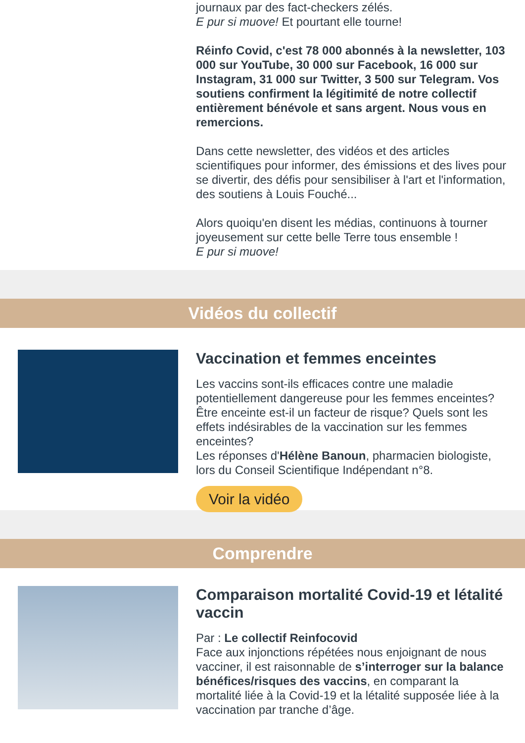journaux par des fact-checkers zélés.
E pur si muove! Et pourtant elle tourne!
Réinfo Covid, c'est 78 000 abonnés à la newsletter, 103 000 sur YouTube, 30 000 sur Facebook, 16 000 sur Instagram, 31 000 sur Twitter, 3 500 sur Telegram. Vos soutiens confirment la légitimité de notre collectif entièrement bénévole et sans argent. Nous vous en remercions.
Dans cette newsletter, des vidéos et des articles scientifiques pour informer, des émissions et des lives pour se divertir, des défis pour sensibiliser à l'art et l'information, des soutiens à Louis Fouché...
Alors quoiqu'en disent les médias, continuons à tourner joyeusement sur cette belle Terre tous ensemble !
E pur si muove!
Vidéos du collectif
Vaccination et femmes enceintes
Les vaccins sont-ils efficaces contre une maladie potentiellement dangereuse pour les femmes enceintes? Être enceinte est-il un facteur de risque? Quels sont les effets indésirables de la vaccination sur les femmes enceintes?
Les réponses d'Hélène Banoun, pharmacien biologiste, lors du Conseil Scientifique Indépendant n°8.
Voir la vidéo
Comprendre
Comparaison mortalité Covid-19 et létalité vaccin
Par : Le collectif Reinfocovid
Face aux injonctions répétées nous enjoignant de nous vacciner, il est raisonnable de s’interroger sur la balance bénéfices/risques des vaccins, en comparant la mortalité liée à la Covid-19 et la létalité supposée liée à la vaccination par tranche d’âge.